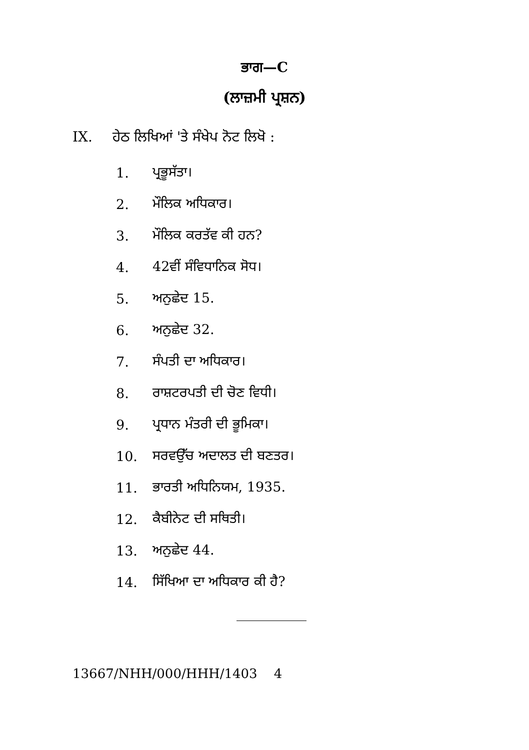ਭਾਗ—C
(ਲਾਜ਼ਮੀ ਪ੍ਰਸ਼ਨ)
IX. ਹੇਠ ਲਿਖਿਆਂ 'ਤੇ ਸੰਖੇਪ ਨੋਟ ਲਿਖੋ :
1. ਪ੍ਰਭੂਸੱਤਾ।
2. ਮੌਲਿਕ ਅਧਿਕਾਰ।
3. ਮੌਲਿਕ ਕਰਤੱਵ ਕੀ ਹਨ?
4. 42ਵੀਂ ਸੰਵਿਧਾਨਿਕ ਸੋਧ।
5. ਅਨੁਛੇਦ 15.
6. ਅਨੁਛੇਦ 32.
7. ਸੰਪਤੀ ਦਾ ਅਧਿਕਾਰ।
8. ਰਾਸ਼ਟਰਪਤੀ ਦੀ ਚੋਣ ਵਿਧੀ।
9. ਪ੍ਰਧਾਨ ਮੰਤਰੀ ਦੀ ਭੂਮਿਕਾ।
10. ਸਰਵਉੱਚ ਅਦਾਲਤ ਦੀ ਬਣਤਰ।
11. ਭਾਰਤੀ ਅਧਿਨਿਯਮ, 1935.
12. ਕੈਬੀਨੇਟ ਦੀ ਸਥਿਤੀ।
13. ਅਨੁਛੇਦ 44.
14. ਸਿੱਖਿਆ ਦਾ ਅਧਿਕਾਰ ਕੀ ਹੈ?
13667/NHH/000/HHH/1403 4